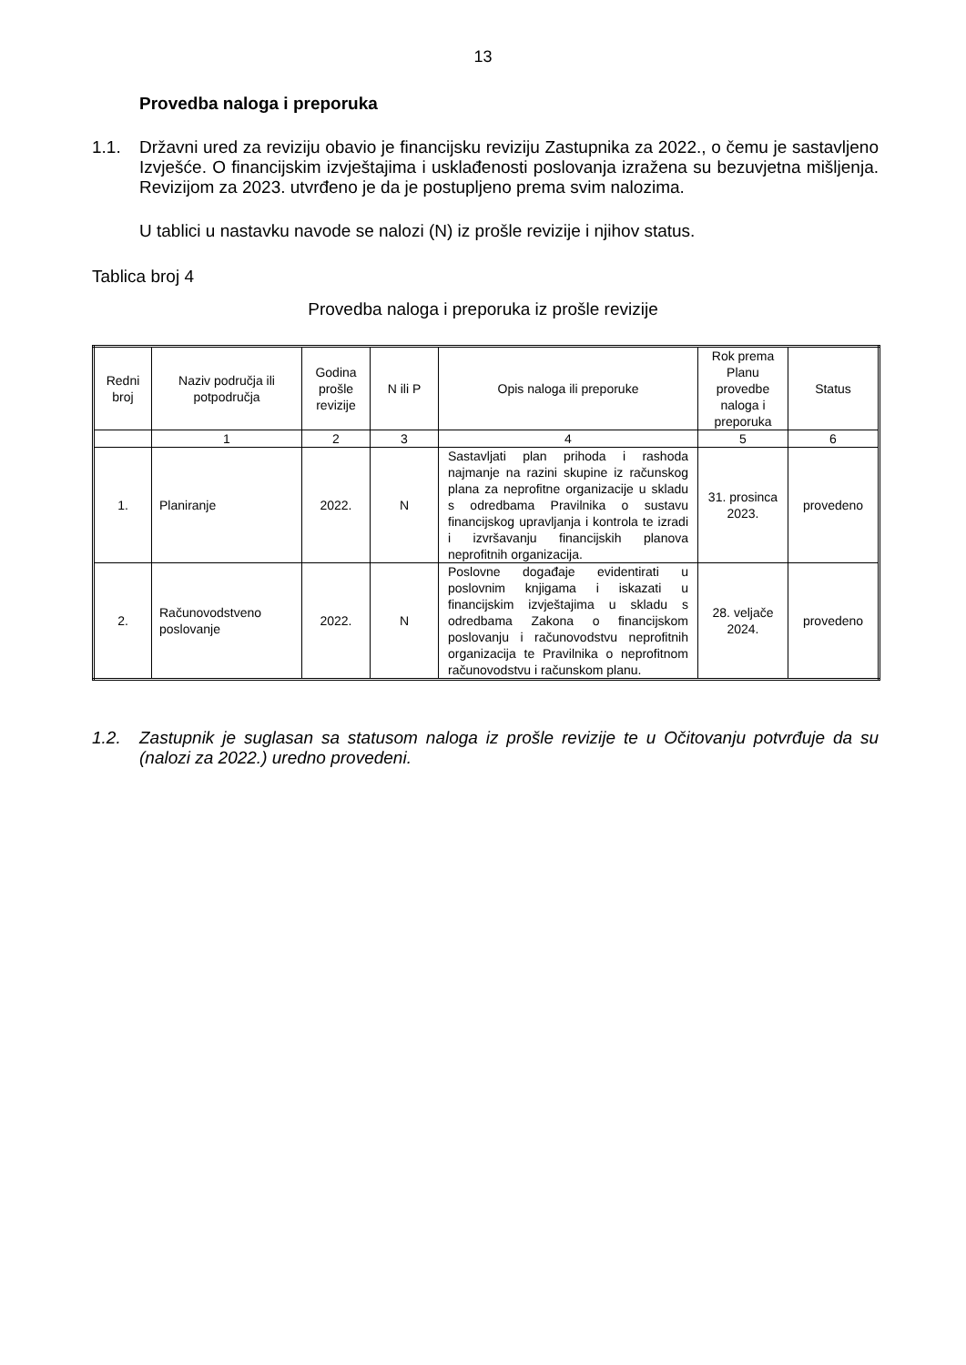13
Provedba naloga i preporuka
1.1. Državni ured za reviziju obavio je financijsku reviziju Zastupnika za 2022., o čemu je sastavljeno Izvješće. O financijskim izvještajima i usklađenosti poslovanja izražena su bezuvjetna mišljenja. Revizijom za 2023. utvrđeno je da je postupljeno prema svim nalozima.
U tablici u nastavku navode se nalozi (N) iz prošle revizije i njihov status.
Tablica broj 4
Provedba naloga i preporuka iz prošle revizije
| Redni broj | Naziv područja ili potpodručja | Godina prošle revizije | N ili P | Opis naloga ili preporuke | Rok prema Planu provedbe naloga i preporuka | Status |
| --- | --- | --- | --- | --- | --- | --- |
| | 1 | 2 | 3 | 4 | 5 | 6 |
| 1. | Planiranje | 2022. | N | Sastavljati plan prihoda i rashoda najmanje na razini skupine iz računskog plana za neprofitne organizacije u skladu s odredbama Pravilnika o sustavu financijskog upravljanja i kontrola te izradi i izvršavanju financijskih planova neprofitnih organizacija. | 31. prosinca 2023. | provedeno |
| 2. | Računovodstveno poslovanje | 2022. | N | Poslovne događaje evidentirati u poslovnim knjigama i iskazati u financijskim izvještajima u skladu s odredbama Zakona o financijskom poslovanju i računovodstvu neprofitnih organizacija te Pravilnika o neprofitnom računovodstvu i računskom planu. | 28. veljače 2024. | provedeno |
1.2. Zastupnik je suglasan sa statusom naloga iz prošle revizije te u Očitovanju potvrđuje da su (nalozi za 2022.) uredno provedeni.